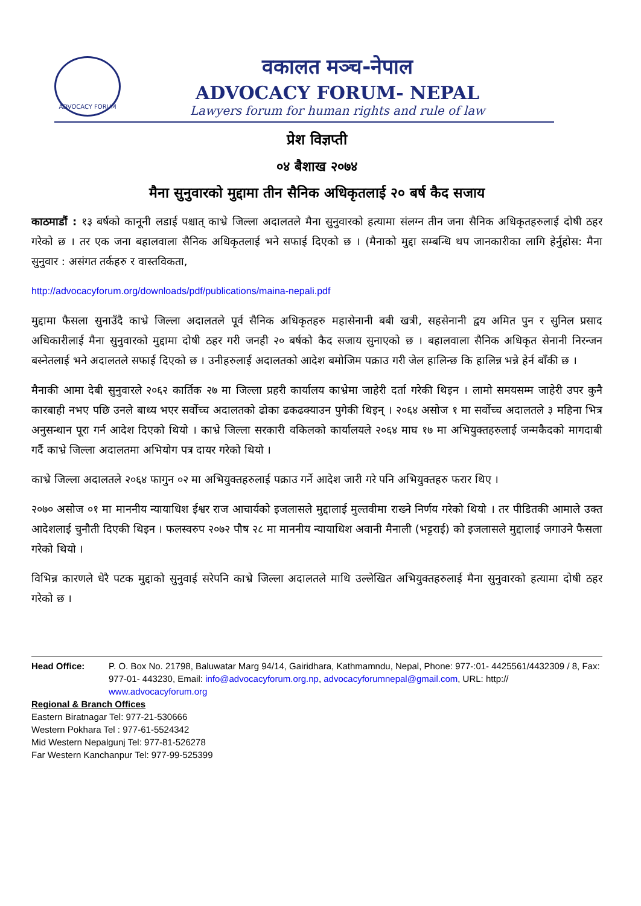ADVOCACY FORUM
वकालत मञ्च-नेपाल
ADVOCACY FORUM- NEPAL
Lawyers forum for human rights and rule of law
प्रेश विज्ञप्ती
०४ बैशाख २०७४
मैना सुनुवारको मुद्दामा तीन सैनिक अधिकृतलाई २० बर्ष कैद सजाय
काठमाडौं : १३ बर्षको कानूनी लडाई पश्चात् काभ्रे जिल्ला अदालतले मैना सुनुवारको हत्यामा संलग्न तीन जना सैनिक अधिकृतहरुलाई दोषी ठहर गरेको छ । तर एक जना बहालवाला सैनिक अधिकृतलाई भने सफाई दिएको छ । (मैनाको मुद्दा सम्बन्धि थप जानकारीका लागि हेर्नुहोस: मैना सुनुवार : असंगत तर्कहरु र वास्तविकता,
http://advocacyforum.org/downloads/pdf/publications/maina-nepali.pdf
मुद्दामा फैसला सुनाउँदै काभ्रे जिल्ला अदालतले पूर्व सैनिक अधिकृतहरु महासेनानी बबी खत्री, सहसेनानी द्वय अमित पुन र सुनिल प्रसाद अधिकारीलाई मैना सुनुवारको मुद्दामा दोषी ठहर गरी जनही २० बर्षको कैद सजाय सुनाएको छ । बहालवाला सैनिक अधिकृत सेनानी निरन्जन बस्नेतलाई भने अदालतले सफाई दिएको छ । उनीहरुलाई अदालतको आदेश बमोजिम पक्राउ गरी जेल हालिन्छ कि हालिन्न भन्ने हेर्न बाँकी छ ।
मैनाकी आमा देबी सुनुवारले २०६२ कार्तिक २७ मा जिल्ला प्रहरी कार्यालय काभ्रेमा जाहेरी दर्ता गरेकी थिइन । लामो समयसम्म जाहेरी उपर कुनै कारबाही नभए पछि उनले बाध्य भएर सर्वोच्च अदालतको ढोका ढकढक्याउन पुगेकी थिइन् । २०६४ असोज १ मा सर्वोच्च अदालतले ३ महिना भित्र अनुसन्धान पूरा गर्न आदेश दिएको थियो । काभ्रे जिल्ला सरकारी वकिलको कार्यालयले २०६४ माघ १७ मा अभियुक्तहरुलाई जन्मकैदको मागदाबी गर्दै काभ्रे जिल्ला अदालतमा अभियोग पत्र दायर गरेको थियो ।
काभ्रे जिल्ला अदालतले २०६४ फागुन ०२ मा अभियुक्तहरुलाई पक्राउ गर्ने आदेश जारी गरे पनि अभियुक्तहरु फरार थिए ।
२०७० असोज ०१ मा माननीय न्यायाधिश ईश्वर राज आचार्यको इजलासले मुद्दालाई मुल्तवीमा राख्ने निर्णय गरेको थियो । तर पीडितकी आमाले उक्त आदेशलाई चुनौती दिएकी थिइन । फलस्वरुप २०७२ पौष २८ मा माननीय न्यायाधिश अवानी मैनाली (भट्टराई) को इजलासले मुद्दालाई जगाउने फैसला गरेको थियो ।
विभिन्न कारणले धेरै पटक मुद्दाको सुनुवाई सरेपनि काभ्रे जिल्ला अदालतले माथि उल्लेखित अभियुक्तहरुलाई मैना सुनुवारको हत्यामा दोषी ठहर गरेको छ ।
Head Office: P. O. Box No. 21798, Baluwatar Marg 94/14, Gairidhara, Kathmamndu, Nepal, Phone: 977-:01- 4425561/4432309 / 8, Fax: 977-01- 443230, Email: info@advocacyforum.org.np, advocacyforumnepal@gmail.com, URL: http:// www.advocacyforum.org
Regional & Branch Offices
Eastern Biratnagar Tel: 977-21-530666
Western Pokhara Tel : 977-61-5524342
Mid Western Nepalgunj Tel: 977-81-526278
Far Western Kanchanpur Tel: 977-99-525399